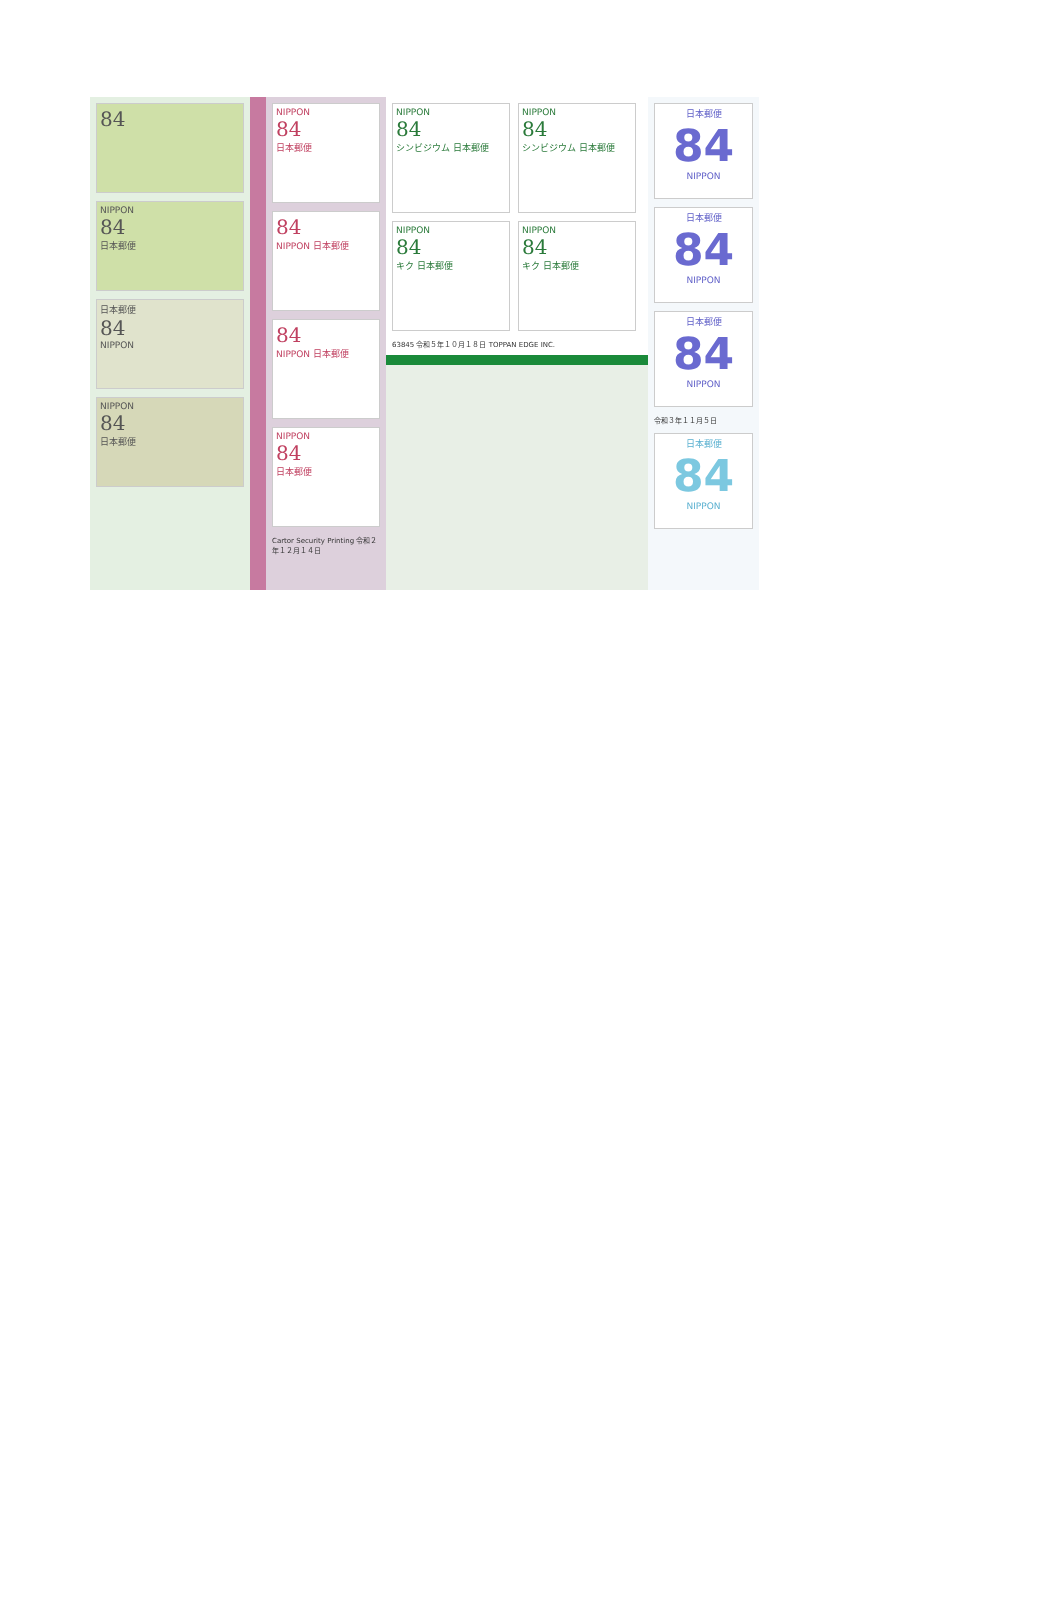84
NIPPON
84
日本郵便
日本郵便
84
NIPPON
NIPPON
84
日本郵便
NIPPON
84
日本郵便
84
NIPPON 日本郵便
84
NIPPON 日本郵便
NIPPON
84
日本郵便
Cartor Security Printing 令和２年１２月１４日
NIPPON
84
シンビジウム 日本郵便
NIPPON
84
シンビジウム 日本郵便
NIPPON
84
キク 日本郵便
NIPPON
84
キク 日本郵便
63845 令和５年１０月１８日 TOPPAN EDGE INC.
日本郵便
84
NIPPON
日本郵便
84
NIPPON
日本郵便
84
NIPPON
令和３年１１月５日
日本郵便
84
NIPPON